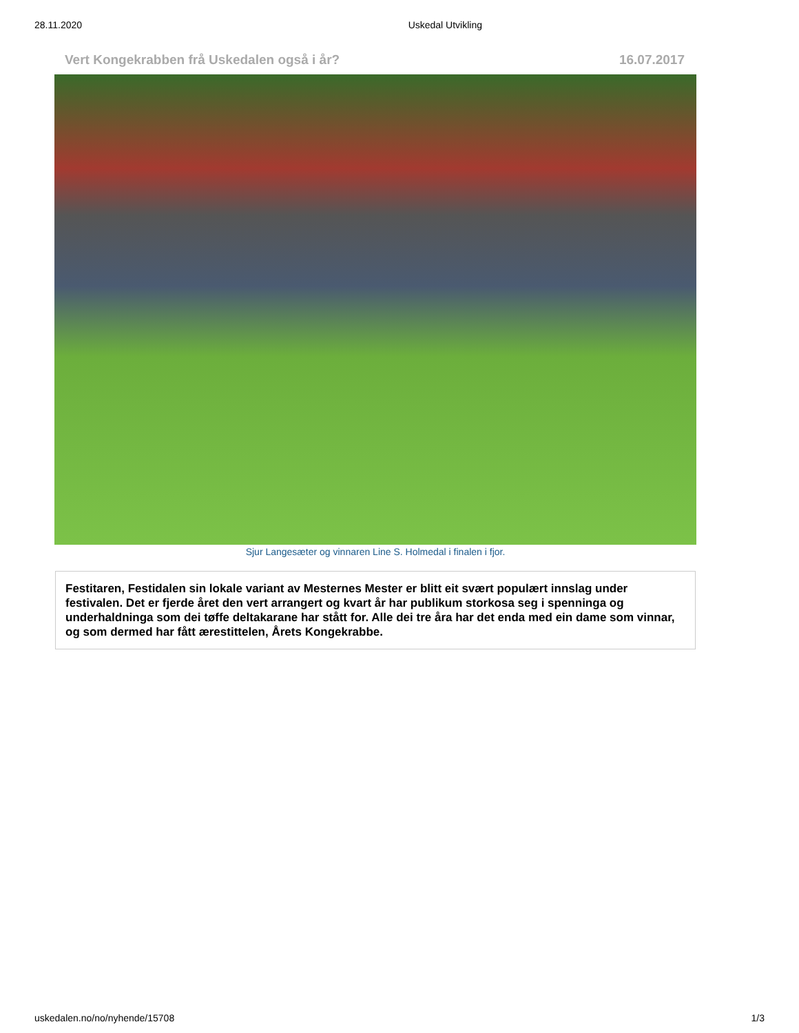28.11.2020 Uskedal Utvikling
Vert Kongekrabben frå Uskedalen også i år? 16.07.2017
Sjur Langesæter og vinnaren Line S. Holmedal i finalen i fjor.
Festitaren, Festidalen sin lokale variant av Mesternes Mester er blitt eit svært populært innslag under festivalen. Det er fjerde året den vert arrangert og kvart år har publikum storkosa seg i spenninga og underhaldninga som dei tøffe deltakarane har stått for. Alle dei tre åra har det enda med ein dame som vinnar, og som dermed har fått ærestittelen, Årets Kongekrabbe.
uskedalen.no/no/nyhende/15708 1/3